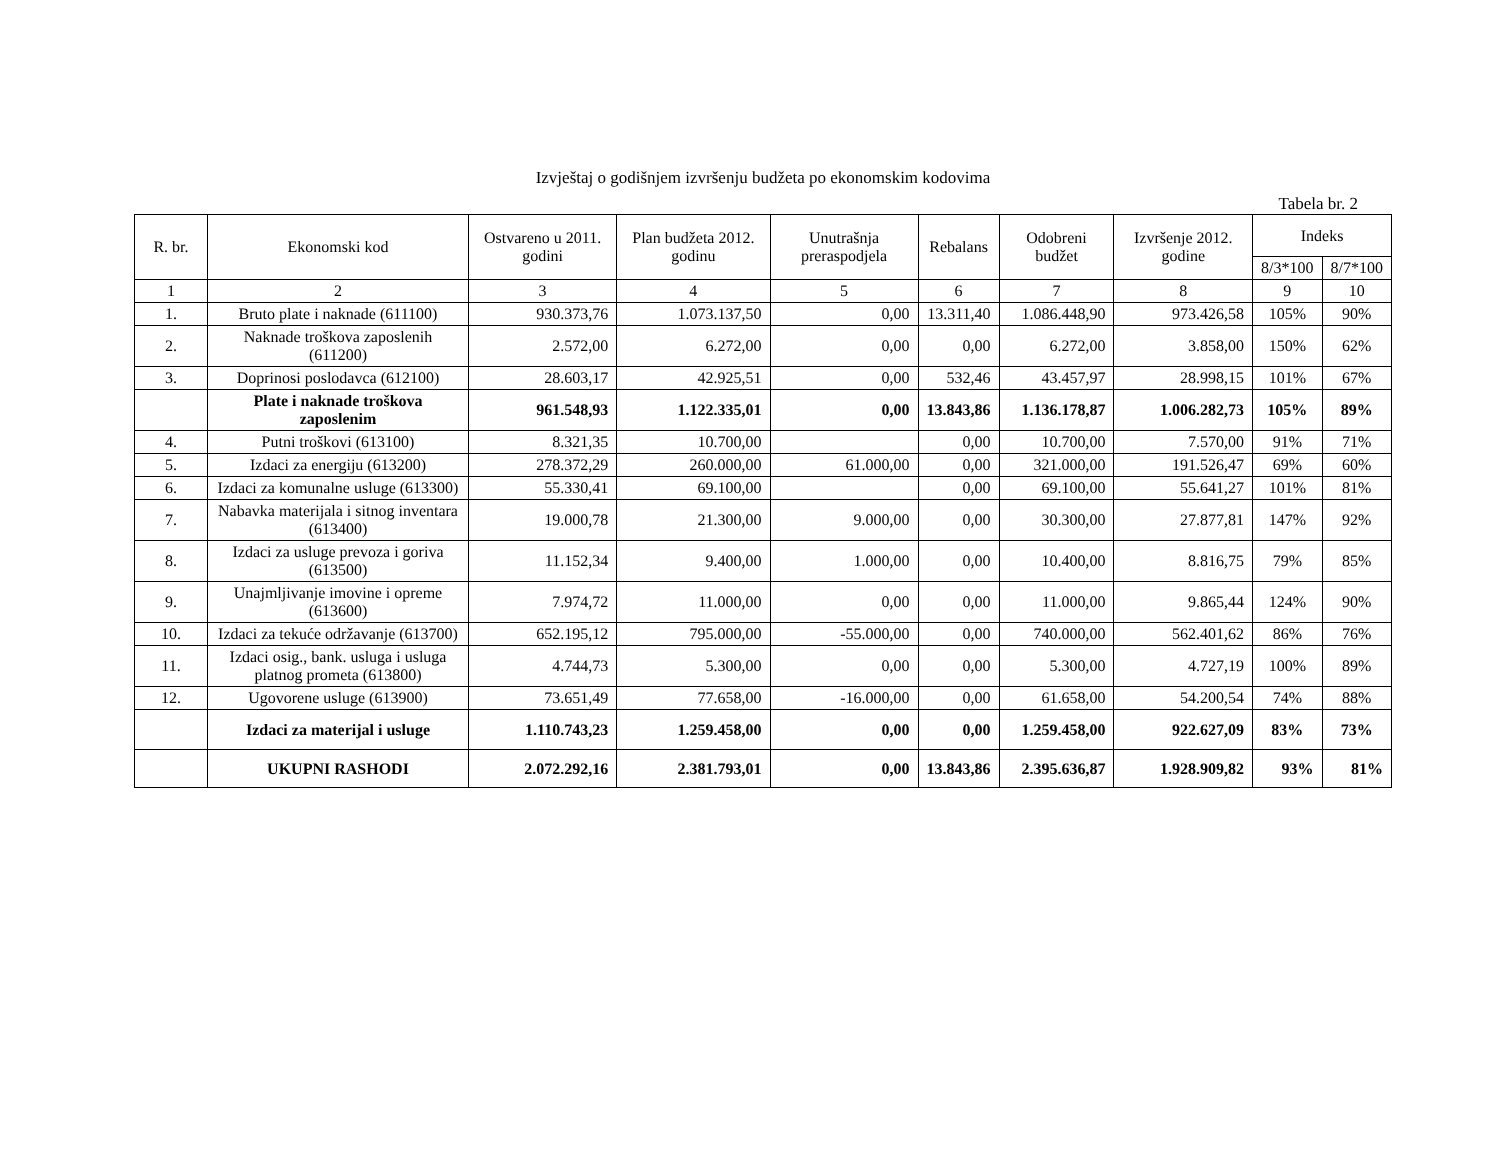Izvještaj o godišnjem izvršenju budžeta po ekonomskim kodovima
Tabela br. 2
| R. br. | Ekonomski kod | Ostvareno u 2011. godini | Plan budžeta 2012. godinu | Unutrašnja preraspodjela | Rebalans | Odobreni budžet | Izvršenje 2012. godine | Indeks | |
| --- | --- | --- | --- | --- | --- | --- | --- | --- | --- |
| | | | | | | | | 8/3*100 | 8/7*100 |
| 1 | 2 | 3 | 4 | 5 | 6 | 7 | 8 | 9 | 10 |
| 1. | Bruto plate i naknade (611100) | 930.373,76 | 1.073.137,50 | 0,00 | 13.311,40 | 1.086.448,90 | 973.426,58 | 105% | 90% |
| 2. | Naknade troškova zaposlenih (611200) | 2.572,00 | 6.272,00 | 0,00 | 0,00 | 6.272,00 | 3.858,00 | 150% | 62% |
| 3. | Doprinosi poslodavca (612100) | 28.603,17 | 42.925,51 | 0,00 | 532,46 | 43.457,97 | 28.998,15 | 101% | 67% |
| | Plate i naknade troškova zaposlenim | 961.548,93 | 1.122.335,01 | 0,00 | 13.843,86 | 1.136.178,87 | 1.006.282,73 | 105% | 89% |
| 4. | Putni troškovi (613100) | 8.321,35 | 10.700,00 | | 0,00 | 10.700,00 | 7.570,00 | 91% | 71% |
| 5. | Izdaci za energiju (613200) | 278.372,29 | 260.000,00 | 61.000,00 | 0,00 | 321.000,00 | 191.526,47 | 69% | 60% |
| 6. | Izdaci za komunalne usluge (613300) | 55.330,41 | 69.100,00 | | 0,00 | 69.100,00 | 55.641,27 | 101% | 81% |
| 7. | Nabavka materijala i sitnog inventara (613400) | 19.000,78 | 21.300,00 | 9.000,00 | 0,00 | 30.300,00 | 27.877,81 | 147% | 92% |
| 8. | Izdaci za usluge prevoza i goriva (613500) | 11.152,34 | 9.400,00 | 1.000,00 | 0,00 | 10.400,00 | 8.816,75 | 79% | 85% |
| 9. | Unajmljivanje imovine i opreme (613600) | 7.974,72 | 11.000,00 | 0,00 | 0,00 | 11.000,00 | 9.865,44 | 124% | 90% |
| 10. | Izdaci za tekuće održavanje (613700) | 652.195,12 | 795.000,00 | -55.000,00 | 0,00 | 740.000,00 | 562.401,62 | 86% | 76% |
| 11. | Izdaci osig., bank. usluga i usluga platnog prometa (613800) | 4.744,73 | 5.300,00 | 0,00 | 0,00 | 5.300,00 | 4.727,19 | 100% | 89% |
| 12. | Ugovorene usluge (613900) | 73.651,49 | 77.658,00 | -16.000,00 | 0,00 | 61.658,00 | 54.200,54 | 74% | 88% |
| | Izdaci za materijal i usluge | 1.110.743,23 | 1.259.458,00 | 0,00 | 0,00 | 1.259.458,00 | 922.627,09 | 83% | 73% |
| | UKUPNI RASHODI | 2.072.292,16 | 2.381.793,01 | 0,00 | 13.843,86 | 2.395.636,87 | 1.928.909,82 | 93% | 81% |